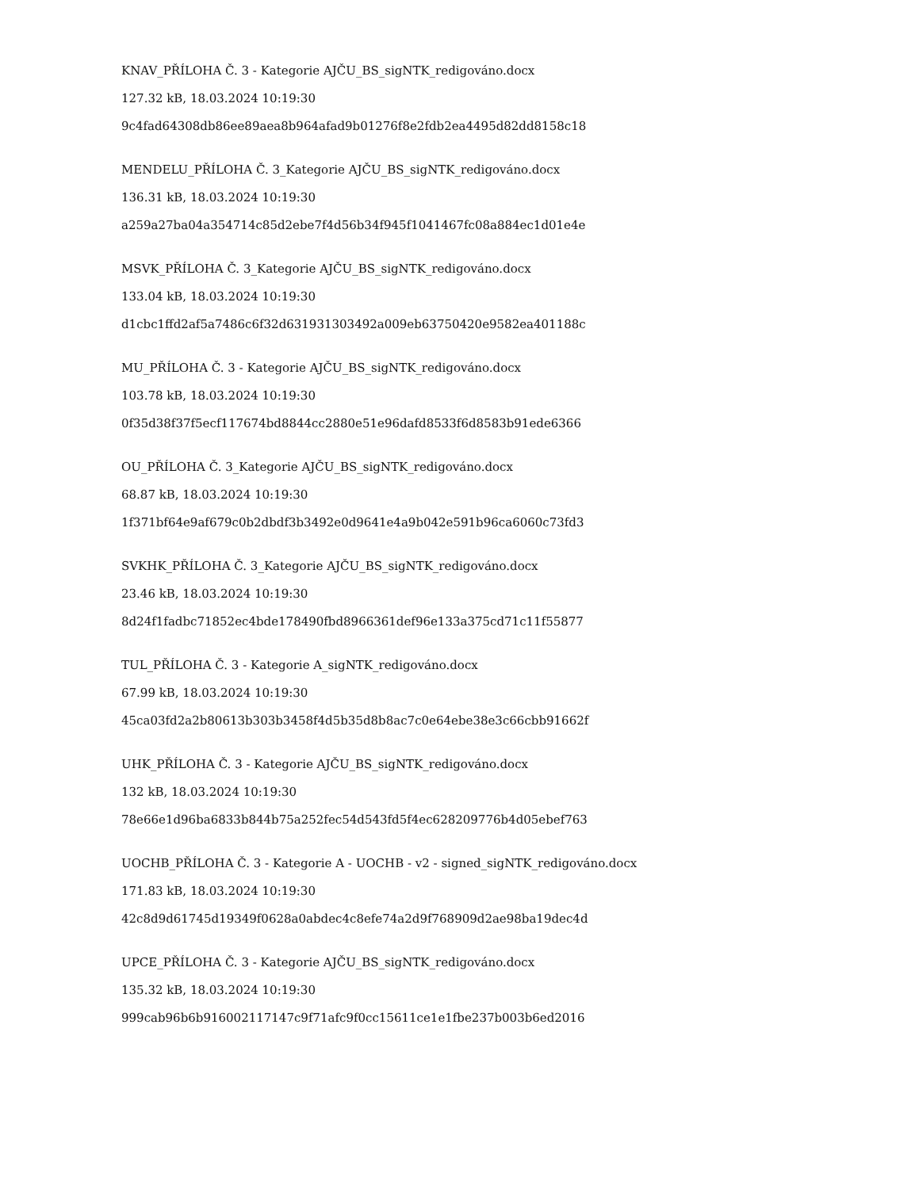KNAV_PŘÍLOHA Č. 3 - Kategorie AJČU_BS_sigNTK_redigováno.docx
127.32 kB, 18.03.2024 10:19:30
9c4fad64308db86ee89aea8b964afad9b01276f8e2fdb2ea4495d82dd8158c18
MENDELU_PŘÍLOHA Č. 3_Kategorie AJČU_BS_sigNTK_redigováno.docx
136.31 kB, 18.03.2024 10:19:30
a259a27ba04a354714c85d2ebe7f4d56b34f945f1041467fc08a884ec1d01e4e
MSVK_PŘÍLOHA Č. 3_Kategorie AJČU_BS_sigNTK_redigováno.docx
133.04 kB, 18.03.2024 10:19:30
d1cbc1ffd2af5a7486c6f32d631931303492a009eb63750420e9582ea401188c
MU_PŘÍLOHA Č. 3 - Kategorie AJČU_BS_sigNTK_redigováno.docx
103.78 kB, 18.03.2024 10:19:30
0f35d38f37f5ecf117674bd8844cc2880e51e96dafd8533f6d8583b91ede6366
OU_PŘÍLOHA Č. 3_Kategorie AJČU_BS_sigNTK_redigováno.docx
68.87 kB, 18.03.2024 10:19:30
1f371bf64e9af679c0b2dbdf3b3492e0d9641e4a9b042e591b96ca6060c73fd3
SVKHK_PŘÍLOHA Č. 3_Kategorie AJČU_BS_sigNTK_redigováno.docx
23.46 kB, 18.03.2024 10:19:30
8d24f1fadbc71852ec4bde178490fbd8966361def96e133a375cd71c11f55877
TUL_PŘÍLOHA Č. 3 - Kategorie A_sigNTK_redigováno.docx
67.99 kB, 18.03.2024 10:19:30
45ca03fd2a2b80613b303b3458f4d5b35d8b8ac7c0e64ebe38e3c66cbb91662f
UHK_PŘÍLOHA Č. 3 - Kategorie AJČU_BS_sigNTK_redigováno.docx
132 kB, 18.03.2024 10:19:30
78e66e1d96ba6833b844b75a252fec54d543fd5f4ec628209776b4d05ebef763
UOCHB_PŘÍLOHA Č. 3 - Kategorie A - UOCHB - v2 - signed_sigNTK_redigováno.docx
171.83 kB, 18.03.2024 10:19:30
42c8d9d61745d19349f0628a0abdec4c8efe74a2d9f768909d2ae98ba19dec4d
UPCE_PŘÍLOHA Č. 3 - Kategorie AJČU_BS_sigNTK_redigováno.docx
135.32 kB, 18.03.2024 10:19:30
999cab96b6b916002117147c9f71afc9f0cc15611ce1e1fbe237b003b6ed2016